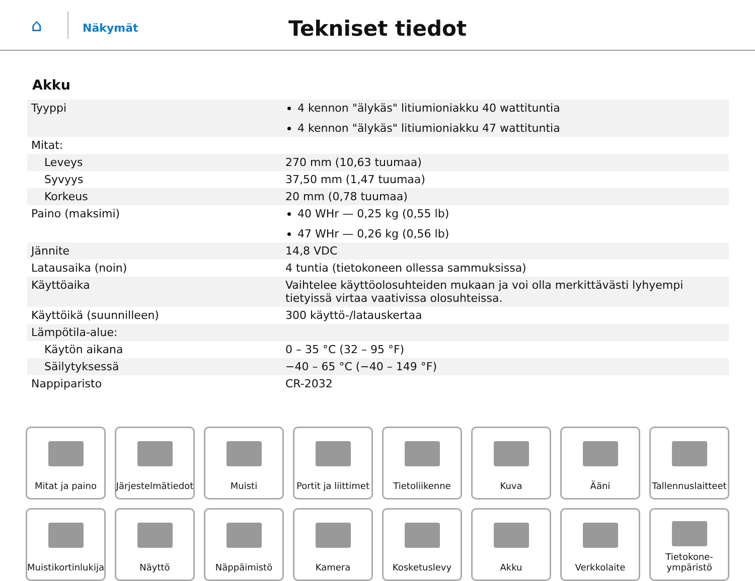⌂
Näkymät
Tekniset tiedot
Akku
| Tyyppi | 4 kennon "älykäs" litiumioniakku 40 wattituntia 4 kennon "älykäs" litiumioniakku 47 wattituntia |
| Mitat: | |
| Leveys | 270 mm (10,63 tuumaa) |
| Syvyys | 37,50 mm (1,47 tuumaa) |
| Korkeus | 20 mm (0,78 tuumaa) |
| Paino (maksimi) | 40 WHr — 0,25 kg (0,55 lb) 47 WHr — 0,26 kg (0,56 lb) |
| Jännite | 14,8 VDC |
| Latausaika (noin) | 4 tuntia (tietokoneen ollessa sammuksissa) |
| Käyttöaika | Vaihtelee käyttöolosuhteiden mukaan ja voi olla merkittävästi lyhyempi tietyissä virtaa vaativissa olosuhteissa. |
| Käyttöikä (suunnilleen) | 300 käyttö-/latauskertaa |
| Lämpötila-alue: | |
| Käytön aikana | 0 – 35 °C (32 – 95 °F) |
| Säilytyksessä | −40 – 65 °C (−40 – 149 °F) |
| Nappiparisto | CR-2032 |
Mitat ja paino
Järjestelmätiedot
Muisti
Portit ja liittimet
Tietoliikenne
Kuva
Ääni
Tallennuslaitteet
Muistikortinlukija
Näyttö
Näppäimistö
Kamera
Kosketuslevy
Akku
Verkkolaite
Tietokone-
ympäristö